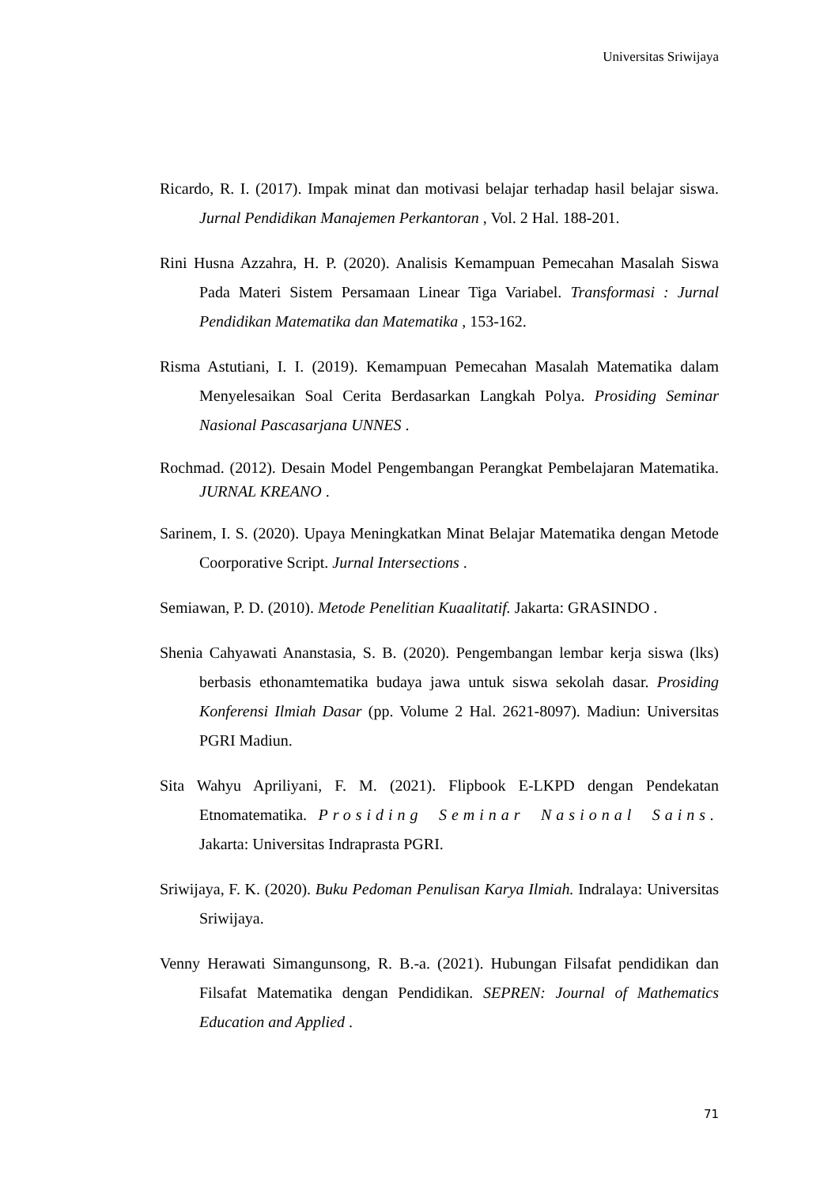Universitas Sriwijaya
Ricardo, R. I. (2017). Impak minat dan motivasi belajar terhadap hasil belajar siswa. Jurnal Pendidikan Manajemen Perkantoran , Vol. 2 Hal. 188-201.
Rini Husna Azzahra, H. P. (2020). Analisis Kemampuan Pemecahan Masalah Siswa Pada Materi Sistem Persamaan Linear Tiga Variabel. Transformasi : Jurnal Pendidikan Matematika dan Matematika , 153-162.
Risma Astutiani, I. I. (2019). Kemampuan Pemecahan Masalah Matematika dalam Menyelesaikan Soal Cerita Berdasarkan Langkah Polya. Prosiding Seminar Nasional Pascasarjana UNNES .
Rochmad. (2012). Desain Model Pengembangan Perangkat Pembelajaran Matematika. JURNAL KREANO .
Sarinem, I. S. (2020). Upaya Meningkatkan Minat Belajar Matematika dengan Metode Coorporative Script. Jurnal Intersections .
Semiawan, P. D. (2010). Metode Penelitian Kuaalitatif. Jakarta: GRASINDO .
Shenia Cahyawati Ananstasia, S. B. (2020). Pengembangan lembar kerja siswa (lks) berbasis ethonamtematika budaya jawa untuk siswa sekolah dasar. Prosiding Konferensi Ilmiah Dasar (pp. Volume 2 Hal. 2621-8097). Madiun: Universitas PGRI Madiun.
Sita Wahyu Apriliyani, F. M. (2021). Flipbook E-LKPD dengan Pendekatan Etnomatematika. Prosiding Seminar Nasional Sains. Jakarta: Universitas Indraprasta PGRI.
Sriwijaya, F. K. (2020). Buku Pedoman Penulisan Karya Ilmiah. Indralaya: Universitas Sriwijaya.
Venny Herawati Simangunsong, R. B.-a. (2021). Hubungan Filsafat pendidikan dan Filsafat Matematika dengan Pendidikan. SEPREN: Journal of Mathematics Education and Applied .
71